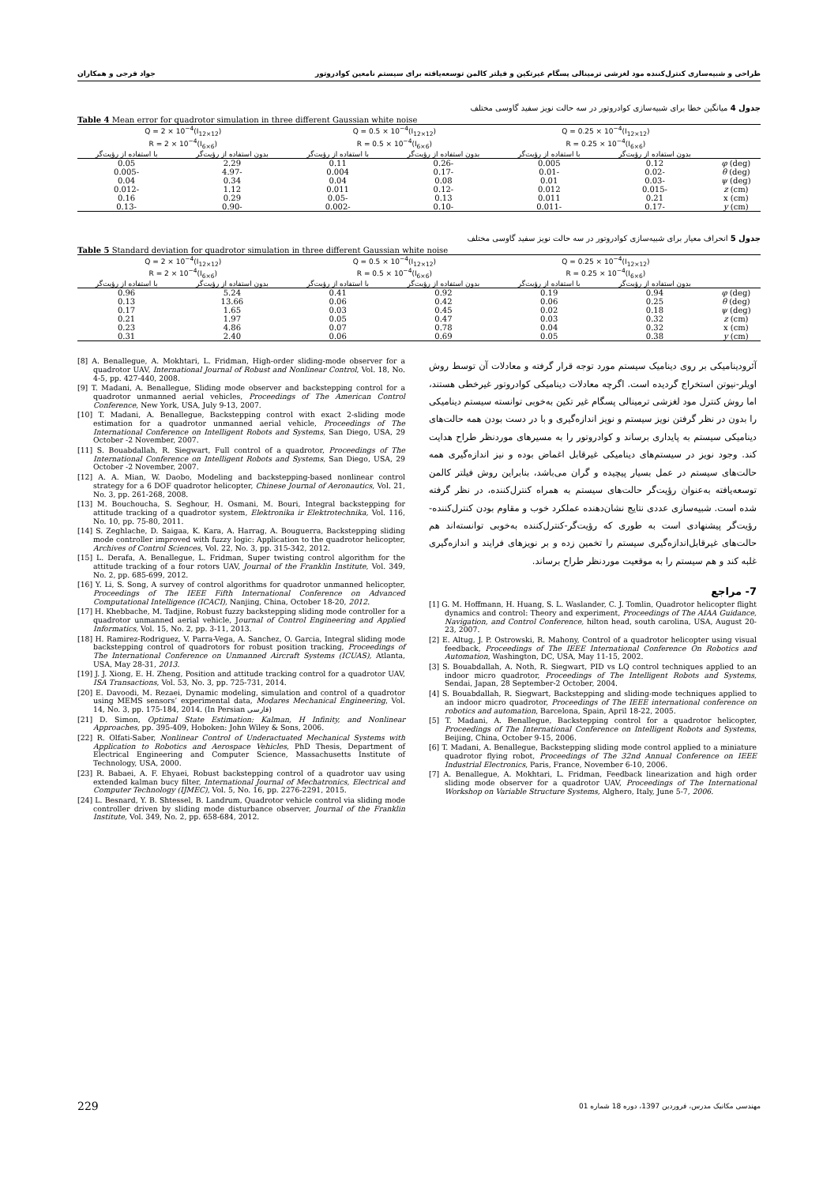طراحی و شبیه‌سازی کنترل‌کننده مود لغزشی ترمینالی پسگام غیرتکین و فیلتر کالمن توسعه‌یافته برای سیستم نامعین کوادروتور جواد فرجی و همکاران
جدول 4 میانگین خطا برای شبیه‌سازی کوادروتور در سه حالت نویز سفید گاوسی مختلف
Table 4 Mean error for quadrotor simulation in three different Gaussian white noise
| | Q = 0.25 × 10<sup>−4</sup>(I<sub>12×12</sub>) R = 0.25 × 10<sup>−4</sup>(I<sub>6×6</sub>) | | Q = 0.5 × 10<sup>−4</sup>(I<sub>12×12</sub>) R = 0.5 × 10<sup>−4</sup>(I<sub>6×6</sub>) | | Q = 2 × 10<sup>−4</sup>(I<sub>12×12</sub>) R = 2 × 10<sup>−4</sup>(I<sub>6×6</sub>) | |
| --- | --- | --- | --- | --- | --- | --- |
| | بدون استفاده از رؤیت‌گر | با استفاده از رؤیت‌گر | بدون استفاده از رؤیت‌گر | با استفاده از رؤیت‌گر | بدون استفاده از رؤیت‌گر | با استفاده از رؤیت‌گر |
| φ (deg) | 0.12 | 0.005 | -0.26 | 0.11 | 2.29 | 0.05 |
| θ (deg) | -0.02 | -0.01 | -0.17 | 0.004 | -4.97 | -0.005 |
| ψ (deg) | -0.03 | 0.01 | 0.08 | 0.04 | 0.34 | 0.04 |
| z (cm) | -0.015 | 0.012 | -0.12 | 0.011 | 1.12 | -0.012 |
| x (cm) | 0.21 | 0.011 | 0.13 | -0.05 | 0.29 | 0.16 |
| y (cm) | -0.17 | -0.011 | -0.10 | -0.002 | -0.90 | -0.13 |
جدول 5 انحراف معیار برای شبیه‌سازی کوادروتور در سه حالت نویز سفید گاوسی مختلف
Table 5 Standard deviation for quadrotor simulation in three different Gaussian white noise
| | Q = 0.25 × 10<sup>−4</sup>(I<sub>12×12</sub>) R = 0.25 × 10<sup>−4</sup>(I<sub>6×6</sub>) | | Q = 0.5 × 10<sup>−4</sup>(I<sub>12×12</sub>) R = 0.5 × 10<sup>−4</sup>(I<sub>6×6</sub>) | | Q = 2 × 10<sup>−4</sup>(I<sub>12×12</sub>) R = 2 × 10<sup>−4</sup>(I<sub>6×6</sub>) | |
| --- | --- | --- | --- | --- | --- | --- |
| | بدون استفاده از رؤیت‌گر | با استفاده از رؤیت‌گر | بدون استفاده از رؤیت‌گر | با استفاده از رؤیت‌گر | بدون استفاده از رؤیت‌گر | با استفاده از رؤیت‌گر |
| φ (deg) | 0.94 | 0.19 | 0.92 | 0.41 | 5.24 | 0.96 |
| θ (deg) | 0.25 | 0.06 | 0.42 | 0.06 | 13.66 | 0.13 |
| ψ (deg) | 0.18 | 0.02 | 0.45 | 0.03 | 1.65 | 0.17 |
| z (cm) | 0.32 | 0.03 | 0.47 | 0.05 | 1.97 | 0.21 |
| x (cm) | 0.32 | 0.04 | 0.78 | 0.07 | 4.86 | 0.23 |
| y (cm) | 0.38 | 0.05 | 0.69 | 0.06 | 2.40 | 0.31 |
آئرودینامیکی بر روی دینامیک سیستم مورد توجه قرار گرفته و معادلات آن توسط روش اویلر-نیوتن استخراج گردیده است. اگرچه معادلات دینامیکی کوادروتور غیرخطی هستند، اما روش کنترل مود لغزشی ترمینالی پسگام غیر تکین به‌خوبی توانسته سیستم دینامیکی را بدون در نظر گرفتن نویز سیستم و نویز اندازه‌گیری و با در دست بودن همه حالت‌های دینامیکی سیستم به پایداری برساند و کوادروتور را به مسیرهای موردنظر طراح هدایت کند. وجود نویز در سیستم‌های دینامیکی غیرقابل اغماض بوده و نیز اندازه‌گیری همه حالت‌های سیستم در عمل بسیار پیچیده و گران می‌باشد، بنابراین روش فیلتر کالمن توسعه‌یافته به‌عنوان رؤیت‌گر حالت‌های سیستم به همراه کنترل‌کننده، در نظر گرفته شده است. شبیه‌سازی عددی نتایج نشان‌دهنده عملکرد خوب و مقاوم بودن کنترل‌کننده-رؤیت‌گر پیشنهادی است به طوری که رؤیت‌گر-کنترل‌کننده به‌خوبی توانسته‌اند هم حالت‌های غیرقابل‌اندازه‌گیری سیستم را تخمین زده و بر نویزهای فرایند و اندازه‌گیری غلبه کند و هم سیستم را به موقعیت موردنظر طراح برساند.
7- مراجع
[1] G. M. Hoffmann, H. Huang, S. L. Waslander, C. J. Tomlin, Quadrotor helicopter flight dynamics and control: Theory and experiment, Proceedings of The AIAA Guidance, Navigation, and Control Conference, hilton head, south carolina, USA, August 20-23, 2007.
[2] E. Altug, J. P. Ostrowski, R. Mahony, Control of a quadrotor helicopter using visual feedback, Proceedings of The IEEE International Conference On Robotics and Automation, Washington, DC, USA, May 11-15, 2002.
[3] S. Bouabdallah, A. Noth, R. Siegwart, PID vs LQ control techniques applied to an indoor micro quadrotor, Proceedings of The Intelligent Robots and Systems, Sendai, Japan, 28 September-2 October, 2004.
[4] S. Bouabdallah, R. Siegwart, Backstepping and sliding-mode techniques applied to an indoor micro quadrotor, Proceedings of The IEEE international conference on robotics and automation, Barcelona, Spain, April 18-22, 2005.
[5] T. Madani, A. Benallegue, Backstepping control for a quadrotor helicopter, Proceedings of The International Conference on Intelligent Robots and Systems, Beijing, China, October 9-15, 2006.
[6] T. Madani, A. Benallegue, Backstepping sliding mode control applied to a miniature quadrotor flying robot, Proceedings of The 32nd Annual Conference on IEEE Industrial Electronics, Paris, France, November 6-10, 2006.
[7] A. Benallegue, A. Mokhtari, L. Fridman, Feedback linearization and high order sliding mode observer for a quadrotor UAV, Proceedings of The International Workshop on Variable Structure Systems, Alghero, Italy, June 5-7, 2006.
[8] A. Benallegue, A. Mokhtari, L. Fridman, High-order sliding-mode observer for a quadrotor UAV, International Journal of Robust and Nonlinear Control, Vol. 18, No. 4-5, pp. 427-440, 2008.
[9] T. Madani, A. Benallegue, Sliding mode observer and backstepping control for a quadrotor unmanned aerial vehicles, Proceedings of The American Control Conference, New York, USA, July 9-13, 2007.
[10] T. Madani, A. Benallegue, Backstepping control with exact 2-sliding mode estimation for a quadrotor unmanned aerial vehicle, Proceedings of The International Conference on Intelligent Robots and Systems, San Diego, USA, 29 October -2 November, 2007.
[11] S. Bouabdallah, R. Siegwart, Full control of a quadrotor, Proceedings of The International Conference on Intelligent Robots and Systems, San Diego, USA, 29 October -2 November, 2007.
[12] A. A. Mian, W. Daobo, Modeling and backstepping-based nonlinear control strategy for a 6 DOF quadrotor helicopter, Chinese Journal of Aeronautics, Vol. 21, No. 3, pp. 261-268, 2008.
[13] M. Bouchoucha, S. Seghour, H. Osmani, M. Bouri, Integral backstepping for attitude tracking of a quadrotor system, Elektronika ir Elektrotechnika, Vol. 116, No. 10, pp. 75-80, 2011.
[14] S. Zeghlache, D. Saigaa, K. Kara, A. Harrag, A. Bouguerra, Backstepping sliding mode controller improved with fuzzy logic: Application to the quadrotor helicopter, Archives of Control Sciences, Vol. 22, No. 3, pp. 315-342, 2012.
[15] L. Derafa, A. Benallegue, L. Fridman, Super twisting control algorithm for the attitude tracking of a four rotors UAV, Journal of the Franklin Institute, Vol. 349, No. 2, pp. 685-699, 2012.
[16] Y. Li, S. Song, A survey of control algorithms for quadrotor unmanned helicopter, Proceedings of The IEEE Fifth International Conference on Advanced Computational Intelligence (ICACI), Nanjing, China, October 18-20, 2012.
[17] H. Khebbache, M. Tadjine, Robust fuzzy backstepping sliding mode controller for a quadrotor unmanned aerial vehicle, Journal of Control Engineering and Applied Informatics, Vol. 15, No. 2, pp. 3-11, 2013.
[18] H. Ramirez-Rodriguez, V. Parra-Vega, A. Sanchez, O. Garcia, Integral sliding mode backstepping control of quadrotors for robust position tracking, Proceedings of The International Conference on Unmanned Aircraft Systems (ICUAS), Atlanta, USA, May 28-31, 2013.
[19] J. J. Xiong, E. H. Zheng, Position and attitude tracking control for a quadrotor UAV, ISA Transactions, Vol. 53, No. 3, pp. 725-731, 2014.
[20] E. Davoodi, M. Rezaei, Dynamic modeling, simulation and control of a quadrotor using MEMS sensors’ experimental data, Modares Mechanical Engineering, Vol. 14, No. 3, pp. 175-184, 2014. (In Persian فارسی)
[21] D. Simon, Optimal State Estimation: Kalman, H Infinity, and Nonlinear Approaches, pp. 395-409, Hoboken: John Wiley & Sons, 2006.
[22] R. Olfati-Saber, Nonlinear Control of Underactuated Mechanical Systems with Application to Robotics and Aerospace Vehicles, PhD Thesis, Department of Electrical Engineering and Computer Science, Massachusetts Institute of Technology, USA, 2000.
[23] R. Babaei, A. F. Ehyaei, Robust backstepping control of a quadrotor uav using extended kalman bucy filter, International Journal of Mechatronics, Electrical and Computer Technology (IJMEC), Vol. 5, No. 16, pp. 2276-2291, 2015.
[24] L. Besnard, Y. B. Shtessel, B. Landrum, Quadrotor vehicle control via sliding mode controller driven by sliding mode disturbance observer, Journal of the Franklin Institute, Vol. 349, No. 2, pp. 658-684, 2012.
229 مهندسی مکانیک مدرس، فروردین 1397، دوره 18 شماره 01